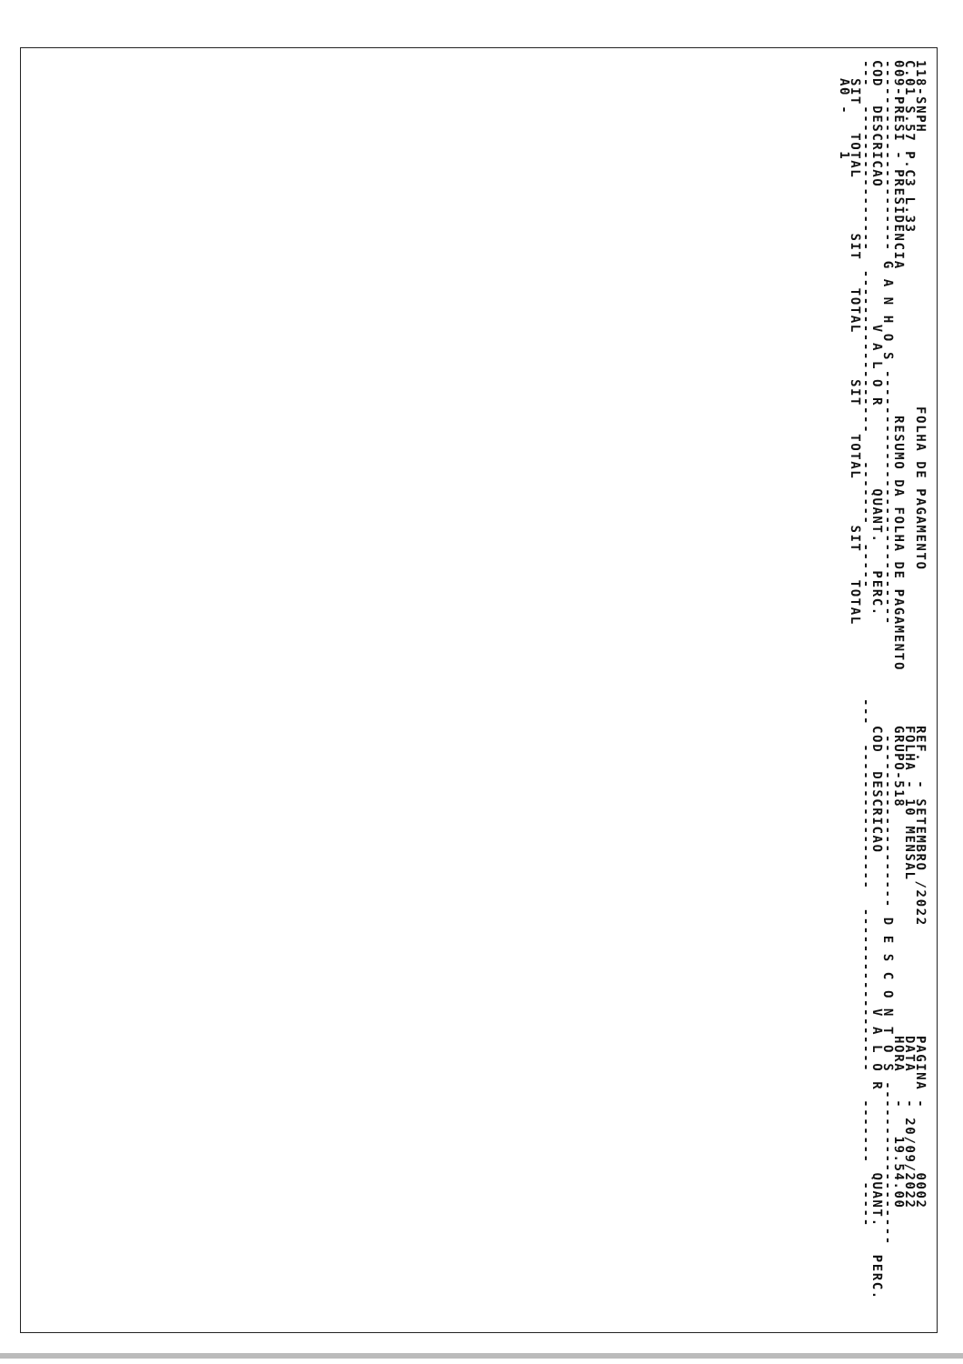118-SNPH                              FOLHA DE PAGAMENTO                 REF.  - SETEMBRO /2022            PAGINA -       0002
C.01 S.57 P.C3 L.33                                                      FOLHA - 10 MENSAL                 DATA   - 20/09/2022
009-PRESI - PRESIDENCIA                RESUMO DA FOLHA DE PAGAMENTO      GRUPO-518                         HORA   -   19.54.00
--------------------- G A N H O S ----------------------------            ------------------- D E S C O N T O S ------------------
COD  DESCRICAO               V A L O R         QUANT.   PERC.            COD  DESCRICAO                 V A L O R         QUANT.   PERC.
---  ----------------  ------------------   -------  -----            ---  ----------------  ------------------   -------  -----
  SIT   TOTAL      SIT   TOTAL     SIT   TOTAL     SIT   TOTAL
  A0 -    1